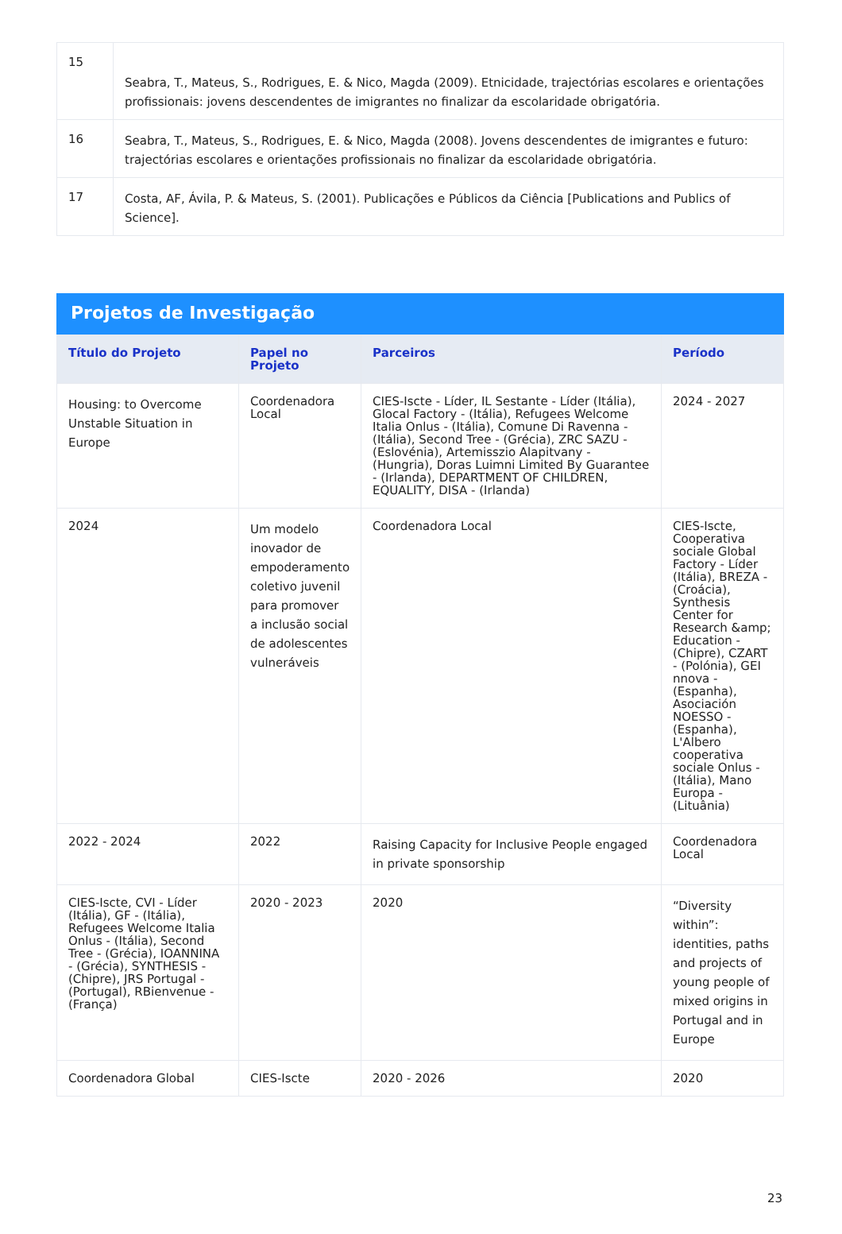| 15 | Seabra, T., Mateus, S., Rodrigues, E. & Nico, Magda (2009). Etnicidade, trajectórias escolares e orientações profissionais: jovens descendentes de imigrantes no finalizar da escolaridade obrigatória. |
| 16 | Seabra, T., Mateus, S., Rodrigues, E. & Nico, Magda (2008). Jovens descendentes de imigrantes e futuro: trajectórias escolares e orientações profissionais no finalizar da escolaridade obrigatória. |
| 17 | Costa, AF, Ávila, P. & Mateus, S. (2001). Publicações e Públicos da Ciência [Publications and Publics of Science]. |
Projetos de Investigação
| Título do Projeto | Papel no Projeto | Parceiros | Período |
| --- | --- | --- | --- |
| Housing: to Overcome Unstable Situation in Europe | Coordenadora Local | CIES-Iscte - Líder, IL Sestante - Líder (Itália), Glocal Factory - (Itália), Refugees Welcome Italia Onlus - (Itália), Comune Di Ravenna - (Itália), Second Tree - (Grécia), ZRC SAZU - (Eslovénia), Artemisszio Alapitvany - (Hungria), Doras Luimni Limited By Guarantee - (Irlanda), DEPARTMENT OF CHILDREN, EQUALITY, DISA - (Irlanda) | 2024 - 2027 |
| 2024 | Um modelo inovador de empoderamento coletivo juvenil para promover a inclusão social de adolescentes vulneráveis | Coordenadora Local | CIES-Iscte, Cooperativa sociale Global Factory - Líder (Itália), BREZA - (Croácia), Synthesis Center for Research &amp; Education - (Chipre), CZART - (Polónia), GEI nnova - (Espanha), Asociación NOESSO - (Espanha), L'Albero cooperativa sociale Onlus - (Itália), Mano Europa - (Lituânia) |
| 2022 - 2024 | 2022 | Raising Capacity for Inclusive People engaged in private sponsorship | Coordenadora Local |
| CIES-Iscte, CVI - Líder (Itália), GF - (Itália), Refugees Welcome Italia Onlus - (Itália), Second Tree - (Grécia), IOANNINA - (Grécia), SYNTHESIS - (Chipre), JRS Portugal - (Portugal), RBienvenue - (França) | 2020 - 2023 | 2020 | “Diversity within”: identities, paths and projects of young people of mixed origins in Portugal and in Europe |
| Coordenadora Global | CIES-Iscte | 2020 - 2026 | 2020 |
23